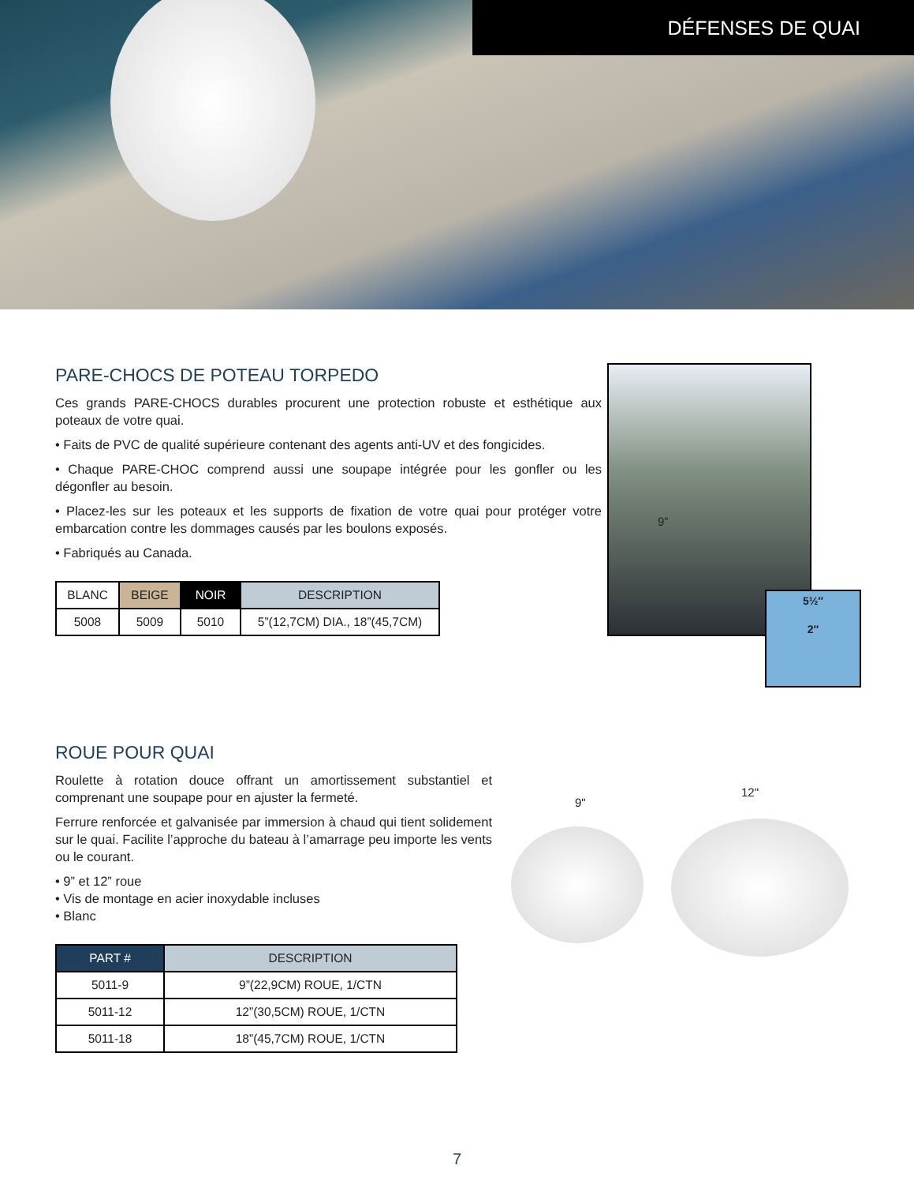DÉFENSES DE QUAI
PARE-CHOCS DE POTEAU TORPEDO
Ces grands PARE-CHOCS durables procurent une protection robuste et esthétique aux poteaux de votre quai.
• Faits de PVC de qualité supérieure contenant des agents anti-UV et des fongicides.
• Chaque PARE-CHOC comprend aussi une soupape intégrée pour les gonfler ou les dégonfler au besoin.
• Placez-les sur les poteaux et les supports de fixation de votre quai pour protéger votre embarcation contre les dommages causés par les boulons exposés.
• Fabriqués au Canada.
| BLANC | BEIGE | NOIR | DESCRIPTION |
| --- | --- | --- | --- |
| 5008 | 5009 | 5010 | 5”(12,7CM) DIA., 18”(45,7CM) |
9”
5½″
2″
ROUE POUR QUAI
Roulette à rotation douce offrant un amortissement substantiel et comprenant une soupape pour en ajuster la fermeté.
Ferrure renforcée et galvanisée par immersion à chaud qui tient solidement sur le quai. Facilite l’approche du bateau à l’amarrage peu importe les vents ou le courant.
• 9” et 12” roue
• Vis de montage en acier inoxydable incluses
• Blanc
| PART # | DESCRIPTION |
| --- | --- |
| 5011-9 | 9”(22,9CM) ROUE, 1/CTN |
| 5011-12 | 12”(30,5CM) ROUE, 1/CTN |
| 5011-18 | 18”(45,7CM) ROUE, 1/CTN |
9"
12"
7